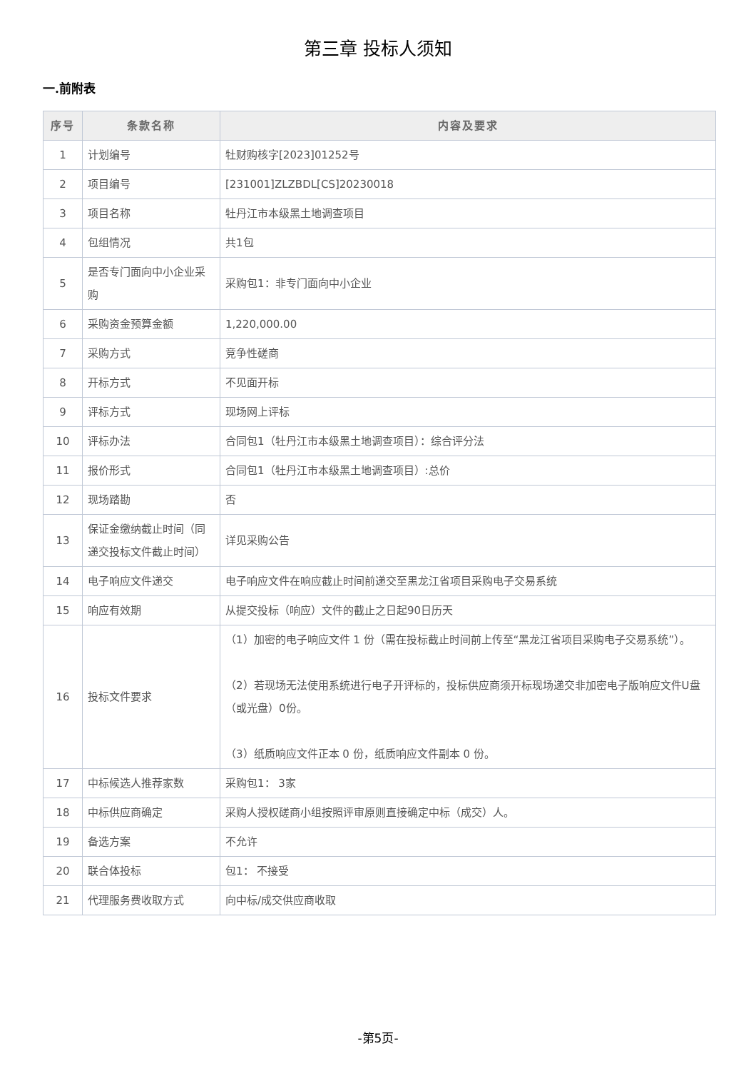第三章 投标人须知
一.前附表
| 序号 | 条款名称 | 内容及要求 |
| --- | --- | --- |
| 1 | 计划编号 | 牡财购核字[2023]01252号 |
| 2 | 项目编号 | [231001]ZLZBDL[CS]20230018 |
| 3 | 项目名称 | 牡丹江市本级黑土地调查项目 |
| 4 | 包组情况 | 共1包 |
| 5 | 是否专门面向中小企业采购 | 采购包1：非专门面向中小企业 |
| 6 | 采购资金预算金额 | 1,220,000.00 |
| 7 | 采购方式 | 竞争性磋商 |
| 8 | 开标方式 | 不见面开标 |
| 9 | 评标方式 | 现场网上评标 |
| 10 | 评标办法 | 合同包1（牡丹江市本级黑土地调查项目）：综合评分法 |
| 11 | 报价形式 | 合同包1（牡丹江市本级黑土地调查项目）:总价 |
| 12 | 现场踏勘 | 否 |
| 13 | 保证金缴纳截止时间（同递交投标文件截止时间） | 详见采购公告 |
| 14 | 电子响应文件递交 | 电子响应文件在响应截止时间前递交至黑龙江省项目采购电子交易系统 |
| 15 | 响应有效期 | 从提交投标（响应）文件的截止之日起90日历天 |
| 16 | 投标文件要求 | （1）加密的电子响应文件 1 份（需在投标截止时间前上传至“黑龙江省项目采购电子交易系统”）。 （2）若现场无法使用系统进行电子开评标的，投标供应商须开标现场递交非加密电子版响应文件U盘（或光盘）0份。 （3）纸质响应文件正本 0 份，纸质响应文件副本 0 份。 |
| 17 | 中标候选人推荐家数 | 采购包1： 3家 |
| 18 | 中标供应商确定 | 采购人授权磋商小组按照评审原则直接确定中标（成交）人。 |
| 19 | 备选方案 | 不允许 |
| 20 | 联合体投标 | 包1： 不接受 |
| 21 | 代理服务费收取方式 | 向中标/成交供应商收取 |
-第5页-